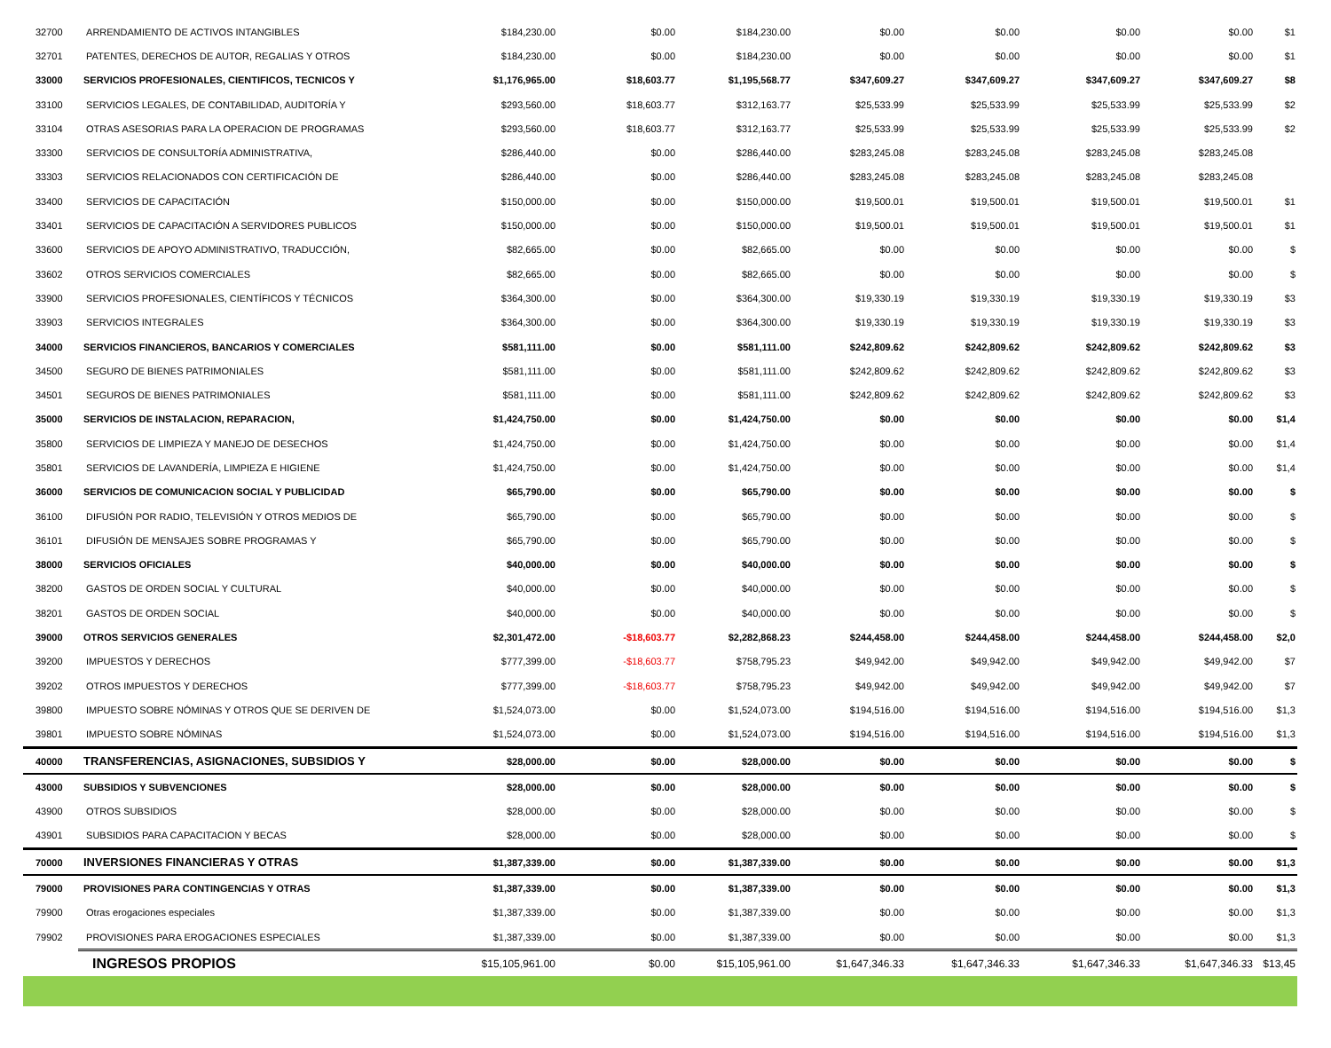| 32700 | ARRENDAMIENTO DE ACTIVOS INTANGIBLES | $184,230.00 | $0.00 | $184,230.00 | $0.00 | $0.00 | $0.00 | $0.00 | $1 |
| 32701 | PATENTES, DERECHOS DE AUTOR, REGALIAS Y OTROS | $184,230.00 | $0.00 | $184,230.00 | $0.00 | $0.00 | $0.00 | $0.00 | $1 |
| 33000 | SERVICIOS PROFESIONALES, CIENTIFICOS, TECNICOS Y | $1,176,965.00 | $18,603.77 | $1,195,568.77 | $347,609.27 | $347,609.27 | $347,609.27 | $347,609.27 | $8 |
| 33100 | SERVICIOS LEGALES, DE CONTABILIDAD, AUDITORÍA Y | $293,560.00 | $18,603.77 | $312,163.77 | $25,533.99 | $25,533.99 | $25,533.99 | $25,533.99 | $2 |
| 33104 | OTRAS ASESORIAS PARA LA OPERACION DE PROGRAMAS | $293,560.00 | $18,603.77 | $312,163.77 | $25,533.99 | $25,533.99 | $25,533.99 | $25,533.99 | $2 |
| 33300 | SERVICIOS DE CONSULTORÍA ADMINISTRATIVA, | $286,440.00 | $0.00 | $286,440.00 | $283,245.08 | $283,245.08 | $283,245.08 | $283,245.08 | |
| 33303 | SERVICIOS RELACIONADOS CON CERTIFICACIÓN DE | $286,440.00 | $0.00 | $286,440.00 | $283,245.08 | $283,245.08 | $283,245.08 | $283,245.08 | |
| 33400 | SERVICIOS DE CAPACITACIÓN | $150,000.00 | $0.00 | $150,000.00 | $19,500.01 | $19,500.01 | $19,500.01 | $19,500.01 | $1 |
| 33401 | SERVICIOS DE CAPACITACIÓN A SERVIDORES PUBLICOS | $150,000.00 | $0.00 | $150,000.00 | $19,500.01 | $19,500.01 | $19,500.01 | $19,500.01 | $1 |
| 33600 | SERVICIOS DE APOYO ADMINISTRATIVO, TRADUCCIÓN, | $82,665.00 | $0.00 | $82,665.00 | $0.00 | $0.00 | $0.00 | $0.00 | $ |
| 33602 | OTROS SERVICIOS COMERCIALES | $82,665.00 | $0.00 | $82,665.00 | $0.00 | $0.00 | $0.00 | $0.00 | $ |
| 33900 | SERVICIOS PROFESIONALES, CIENTÍFICOS Y TÉCNICOS | $364,300.00 | $0.00 | $364,300.00 | $19,330.19 | $19,330.19 | $19,330.19 | $19,330.19 | $3 |
| 33903 | SERVICIOS INTEGRALES | $364,300.00 | $0.00 | $364,300.00 | $19,330.19 | $19,330.19 | $19,330.19 | $19,330.19 | $3 |
| 34000 | SERVICIOS FINANCIEROS, BANCARIOS Y COMERCIALES | $581,111.00 | $0.00 | $581,111.00 | $242,809.62 | $242,809.62 | $242,809.62 | $242,809.62 | $3 |
| 34500 | SEGURO DE BIENES PATRIMONIALES | $581,111.00 | $0.00 | $581,111.00 | $242,809.62 | $242,809.62 | $242,809.62 | $242,809.62 | $3 |
| 34501 | SEGUROS DE BIENES PATRIMONIALES | $581,111.00 | $0.00 | $581,111.00 | $242,809.62 | $242,809.62 | $242,809.62 | $242,809.62 | $3 |
| 35000 | SERVICIOS DE INSTALACION, REPARACION, | $1,424,750.00 | $0.00 | $1,424,750.00 | $0.00 | $0.00 | $0.00 | $0.00 | $1,4 |
| 35800 | SERVICIOS DE LIMPIEZA Y MANEJO DE DESECHOS | $1,424,750.00 | $0.00 | $1,424,750.00 | $0.00 | $0.00 | $0.00 | $0.00 | $1,4 |
| 35801 | SERVICIOS DE LAVANDERÍA, LIMPIEZA E HIGIENE | $1,424,750.00 | $0.00 | $1,424,750.00 | $0.00 | $0.00 | $0.00 | $0.00 | $1,4 |
| 36000 | SERVICIOS DE COMUNICACION SOCIAL Y PUBLICIDAD | $65,790.00 | $0.00 | $65,790.00 | $0.00 | $0.00 | $0.00 | $0.00 | $ |
| 36100 | DIFUSIÓN POR RADIO, TELEVISIÓN Y OTROS MEDIOS DE | $65,790.00 | $0.00 | $65,790.00 | $0.00 | $0.00 | $0.00 | $0.00 | $ |
| 36101 | DIFUSIÓN DE MENSAJES SOBRE PROGRAMAS Y | $65,790.00 | $0.00 | $65,790.00 | $0.00 | $0.00 | $0.00 | $0.00 | $ |
| 38000 | SERVICIOS OFICIALES | $40,000.00 | $0.00 | $40,000.00 | $0.00 | $0.00 | $0.00 | $0.00 | $ |
| 38200 | GASTOS DE ORDEN SOCIAL Y CULTURAL | $40,000.00 | $0.00 | $40,000.00 | $0.00 | $0.00 | $0.00 | $0.00 | $ |
| 38201 | GASTOS DE ORDEN SOCIAL | $40,000.00 | $0.00 | $40,000.00 | $0.00 | $0.00 | $0.00 | $0.00 | $ |
| 39000 | OTROS SERVICIOS GENERALES | $2,301,472.00 | -$18,603.77 | $2,282,868.23 | $244,458.00 | $244,458.00 | $244,458.00 | $244,458.00 | $2,0 |
| 39200 | IMPUESTOS Y DERECHOS | $777,399.00 | -$18,603.77 | $758,795.23 | $49,942.00 | $49,942.00 | $49,942.00 | $49,942.00 | $7 |
| 39202 | OTROS IMPUESTOS Y DERECHOS | $777,399.00 | -$18,603.77 | $758,795.23 | $49,942.00 | $49,942.00 | $49,942.00 | $49,942.00 | $7 |
| 39800 | IMPUESTO SOBRE NÓMINAS Y OTROS QUE SE DERIVEN DE | $1,524,073.00 | $0.00 | $1,524,073.00 | $194,516.00 | $194,516.00 | $194,516.00 | $194,516.00 | $1,3 |
| 39801 | IMPUESTO SOBRE NÓMINAS | $1,524,073.00 | $0.00 | $1,524,073.00 | $194,516.00 | $194,516.00 | $194,516.00 | $194,516.00 | $1,3 |
| 40000 | TRANSFERENCIAS, ASIGNACIONES, SUBSIDIOS Y | $28,000.00 | $0.00 | $28,000.00 | $0.00 | $0.00 | $0.00 | $0.00 | $ |
| 43000 | SUBSIDIOS Y SUBVENCIONES | $28,000.00 | $0.00 | $28,000.00 | $0.00 | $0.00 | $0.00 | $0.00 | $ |
| 43900 | OTROS SUBSIDIOS | $28,000.00 | $0.00 | $28,000.00 | $0.00 | $0.00 | $0.00 | $0.00 | $ |
| 43901 | SUBSIDIOS PARA CAPACITACION Y BECAS | $28,000.00 | $0.00 | $28,000.00 | $0.00 | $0.00 | $0.00 | $0.00 | $ |
| 70000 | INVERSIONES FINANCIERAS Y OTRAS | $1,387,339.00 | $0.00 | $1,387,339.00 | $0.00 | $0.00 | $0.00 | $0.00 | $1,3 |
| 79000 | PROVISIONES PARA CONTINGENCIAS Y OTRAS | $1,387,339.00 | $0.00 | $1,387,339.00 | $0.00 | $0.00 | $0.00 | $0.00 | $1,3 |
| 79900 | Otras erogaciones especiales | $1,387,339.00 | $0.00 | $1,387,339.00 | $0.00 | $0.00 | $0.00 | $0.00 | $1,3 |
| 79902 | PROVISIONES PARA EROGACIONES ESPECIALES | $1,387,339.00 | $0.00 | $1,387,339.00 | $0.00 | $0.00 | $0.00 | $0.00 | $1,3 |
| | INGRESOS PROPIOS | $15,105,961.00 | $0.00 | $15,105,961.00 | $1,647,346.33 | $1,647,346.33 | $1,647,346.33 | $1,647,346.33 | $13,45 |